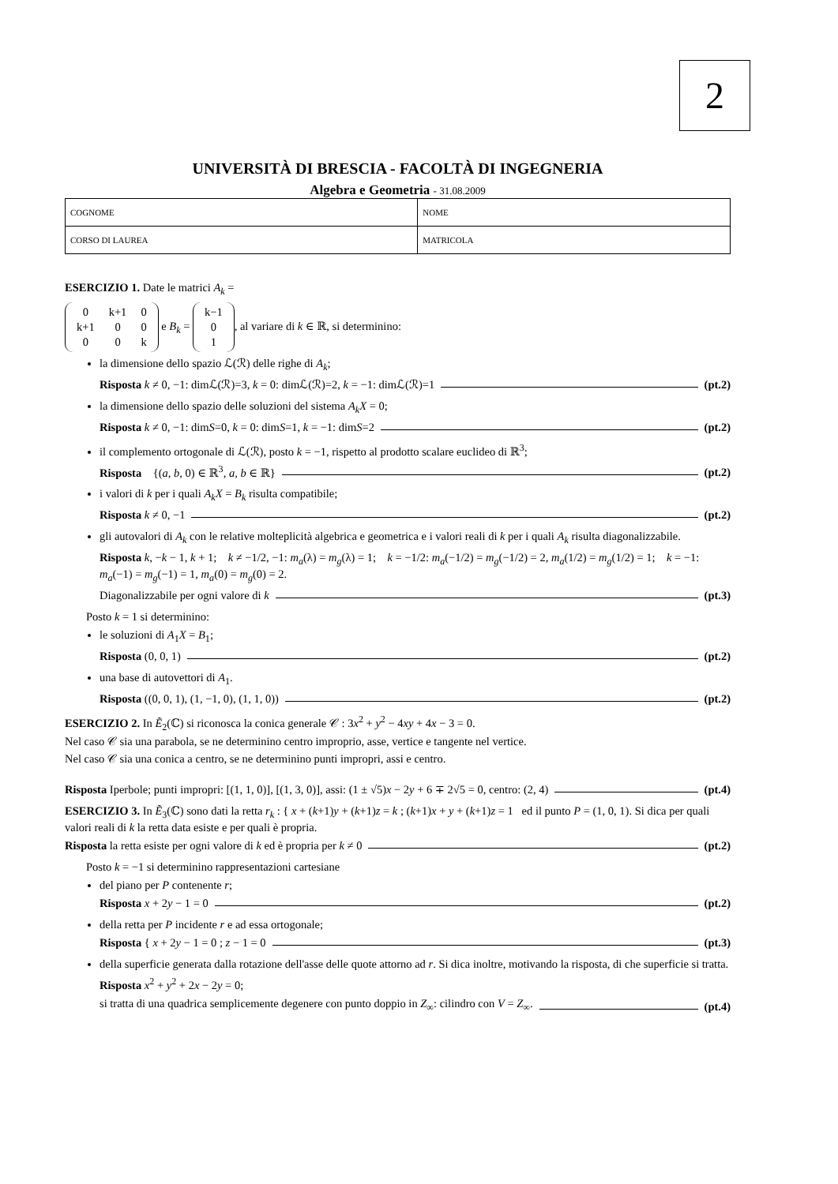2
UNIVERSITÀ DI BRESCIA - FACOLTÀ DI INGEGNERIA
Algebra e Geometria - 31.08.2009
| COGNOME | NOME |
| CORSO DI LAUREA | MATRICOLA |
ESERCIZIO 1. Date le matrici A<sub>k</sub> =
| 0 | k+1 | 0 |
| k+1 | 0 | 0 |
| 0 | 0 | k |
e B<sub>k</sub> =
| k−1 |
| 0 |
| 1 |
, al variare di k ∈ ℝ, si determinino:
la dimensione dello spazio ℒ(ℛ) delle righe di A<sub>k</sub>;
Risposta k ≠ 0, −1: dimℒ(ℛ)=3, k = 0: dimℒ(ℛ)=2, k = −1: dimℒ(ℛ)=1 (pt.2)
la dimensione dello spazio delle soluzioni del sistema A<sub>k</sub>X = 0;
Risposta k ≠ 0, −1: dimS=0, k = 0: dimS=1, k = −1: dimS=2 (pt.2)
il complemento ortogonale di ℒ(ℛ), posto k = −1, rispetto al prodotto scalare euclideo di ℝ<sup>3</sup>;
Risposta {(a, b, 0) ∈ ℝ<sup>3</sup>, a, b ∈ ℝ} (pt.2)
i valori di k per i quali A<sub>k</sub>X = B<sub>k</sub> risulta compatibile;
Risposta k ≠ 0, −1 (pt.2)
gli autovalori di A<sub>k</sub> con le relative molteplicità algebrica e geometrica e i valori reali di k per i quali A<sub>k</sub> risulta diagonalizzabile.
Risposta k, −k − 1, k + 1; k ≠ −1/2, −1: m<sub>a</sub>(λ) = m<sub>g</sub>(λ) = 1; k = −1/2: m<sub>a</sub>(−1/2) = m<sub>g</sub>(−1/2) = 2, m<sub>a</sub>(1/2) = m<sub>g</sub>(1/2) = 1; k = −1: m<sub>a</sub>(−1) = m<sub>g</sub>(−1) = 1, m<sub>a</sub>(0) = m<sub>g</sub>(0) = 2.
Diagonalizzabile per ogni valore di k (pt.3)
Posto k = 1 si determinino:
le soluzioni di A<sub>1</sub>X = B<sub>1</sub>;
Risposta (0, 0, 1) (pt.2)
una base di autovettori di A<sub>1</sub>.
Risposta ((0, 0, 1), (1, −1, 0), (1, 1, 0)) (pt.2)
ESERCIZIO 2. In Ẽ<sub>2</sub>(ℂ) si riconosca la conica generale 𝒞 : 3x<sup>2</sup> + y<sup>2</sup> − 4xy + 4x − 3 = 0.
Nel caso 𝒞 sia una parabola, se ne determinino centro improprio, asse, vertice e tangente nel vertice.
Nel caso 𝒞 sia una conica a centro, se ne determinino punti impropri, assi e centro.
Risposta Iperbole; punti impropri: [(1, 1, 0)], [(1, 3, 0)], assi: (1 ± √5)x − 2y + 6 ∓ 2√5 = 0, centro: (2, 4) (pt.4)
ESERCIZIO 3. In Ẽ<sub>3</sub>(ℂ) sono dati la retta r<sub>k</sub> : { x + (k+1)y + (k+1)z = k ; (k+1)x + y + (k+1)z = 1 ed il punto P = (1, 0, 1). Si dica per quali valori reali di k la retta data esiste e per quali è propria.
Risposta la retta esiste per ogni valore di k ed è propria per k ≠ 0 (pt.2)
Posto k = −1 si determinino rappresentazioni cartesiane
del piano per P contenente r;
Risposta x + 2y − 1 = 0 (pt.2)
della retta per P incidente r e ad essa ortogonale;
Risposta { x + 2y − 1 = 0 ; z − 1 = 0 (pt.3)
della superficie generata dalla rotazione dell'asse delle quote attorno ad r. Si dica inoltre, motivando la risposta, di che superficie si tratta.
Risposta x<sup>2</sup> + y<sup>2</sup> + 2x − 2y = 0;
si tratta di una quadrica semplicemente degenere con punto doppio in Z<sub>∞</sub>: cilindro con V = Z<sub>∞</sub>. (pt.4)